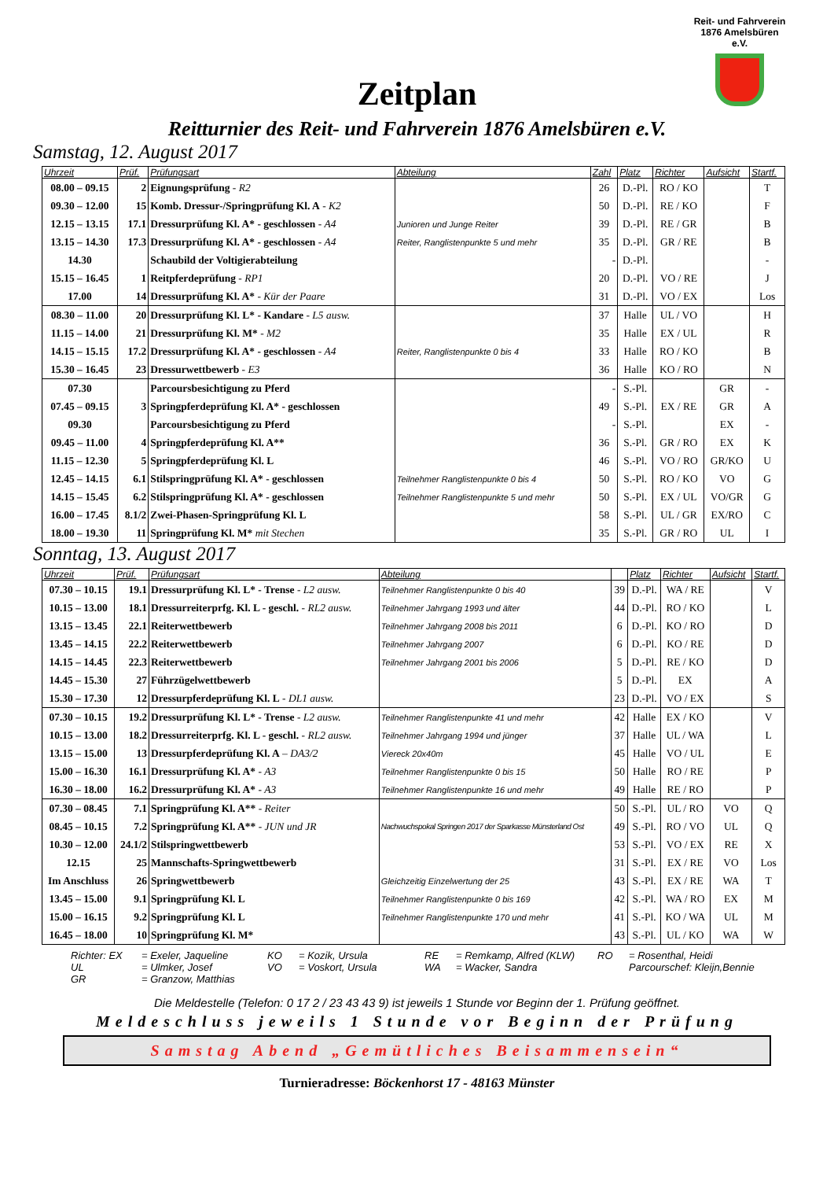Reit- und Fahrverein
1876 Amelsbüren e.V.
Zeitplan
Reitturnier des Reit- und Fahrverein 1876 Amelsbüren e.V.
Samstag, 12. August 2017
| Uhrzeit | Prüf. | Prüfungsart | Abteilung | Zahl | Platz | Richter | Aufsicht | Startf. |
| --- | --- | --- | --- | --- | --- | --- | --- | --- |
| 08.00 – 09.15 | 2 | Eignungsprüfung - R2 | | 26 | D.-Pl. | RO / KO | | T |
| 09.30 – 12.00 | 15 | Komb. Dressur-/Springprüfung Kl. A - K2 | | 50 | D.-Pl. | RE / KO | | F |
| 12.15 – 13.15 | 17.1 | Dressurprüfung Kl. A* - geschlossen - A4 | Junioren und Junge Reiter | 39 | D.-Pl. | RE / GR | | B |
| 13.15 – 14.30 | 17.3 | Dressurprüfung Kl. A* - geschlossen - A4 | Reiter, Ranglistenpunkte 5 und mehr | 35 | D.-Pl. | GR / RE | | B |
| 14.30 | | Schaubild der Voltigierabteilung | | - | D.-Pl. | | | - |
| 15.15 – 16.45 | 1 | Reitpferdeprüfung - RP1 | | 20 | D.-Pl. | VO / RE | | J |
| 17.00 | 14 | Dressurprüfung Kl. A* - Kür der Paare | | 31 | D.-Pl. | VO / EX | | Los |
| 08.30 – 11.00 | 20 | Dressurprüfung Kl. L* - Kandare - L5 ausw. | | 37 | Halle | UL / VO | | H |
| 11.15 – 14.00 | 21 | Dressurprüfung Kl. M* - M2 | | 35 | Halle | EX / UL | | R |
| 14.15 – 15.15 | 17.2 | Dressurprüfung Kl. A* - geschlossen - A4 | Reiter, Ranglistenpunkte 0 bis 4 | 33 | Halle | RO / KO | | B |
| 15.30 – 16.45 | 23 | Dressurwettbewerb - E3 | | 36 | Halle | KO / RO | | N |
| 07.30 | | Parcoursbesichtigung zu Pferd | | - | S.-Pl. | | GR | - |
| 07.45 – 09.15 | 3 | Springpferdeprüfung Kl. A* - geschlossen | | 49 | S.-Pl. | EX / RE | GR | A |
| 09.30 | | Parcoursbesichtigung zu Pferd | | - | S.-Pl. | | EX | - |
| 09.45 – 11.00 | 4 | Springpferdeprüfung Kl. A** | | 36 | S.-Pl. | GR / RO | EX | K |
| 11.15 – 12.30 | 5 | Springpferdeprüfung Kl. L | | 46 | S.-Pl. | VO / RO | GR/KO | U |
| 12.45 – 14.15 | 6.1 | Stilspringprüfung Kl. A* - geschlossen | Teilnehmer Ranglistenpunkte 0 bis 4 | 50 | S.-Pl. | RO / KO | VO | G |
| 14.15 – 15.45 | 6.2 | Stilspringprüfung Kl. A* - geschlossen | Teilnehmer Ranglistenpunkte 5 und mehr | 50 | S.-Pl. | EX / UL | VO/GR | G |
| 16.00 – 17.45 | 8.1/2 | Zwei-Phasen-Springprüfung Kl. L | | 58 | S.-Pl. | UL / GR | EX/RO | C |
| 18.00 – 19.30 | 11 | Springprüfung Kl. M* mit Stechen | | 35 | S.-Pl. | GR / RO | UL | I |
Sonntag, 13. August 2017
| Uhrzeit | Prüf. | Prüfungsart | Abteilung | | Platz | Richter | Aufsicht | Startf. |
| --- | --- | --- | --- | --- | --- | --- | --- | --- |
| 07.30 – 10.15 | 19.1 | Dressurprüfung Kl. L* - Trense - L2 ausw. | Teilnehmer Ranglistenpunkte 0 bis 40 | 39 | D.-Pl. | WA / RE | | V |
| 10.15 – 13.00 | 18.1 | Dressurreiterprfg. Kl. L - geschl. - RL2 ausw. | Teilnehmer Jahrgang 1993 und älter | 44 | D.-Pl. | RO / KO | | L |
| 13.15 – 13.45 | 22.1 | Reiterwettbewerb | Teilnehmer Jahrgang 2008 bis 2011 | 6 | D.-Pl. | KO / RO | | D |
| 13.45 – 14.15 | 22.2 | Reiterwettbewerb | Teilnehmer Jahrgang 2007 | 6 | D.-Pl. | KO / RE | | D |
| 14.15 – 14.45 | 22.3 | Reiterwettbewerb | Teilnehmer Jahrgang 2001 bis 2006 | 5 | D.-Pl. | RE / KO | | D |
| 14.45 – 15.30 | 27 | Führzügelwettbewerb | | 5 | D.-Pl. | EX | | A |
| 15.30 – 17.30 | 12 | Dressurpferdeprüfung Kl. L - DL1 ausw. | | 23 | D.-Pl. | VO / EX | | S |
| 07.30 – 10.15 | 19.2 | Dressurprüfung Kl. L* - Trense - L2 ausw. | Teilnehmer Ranglistenpunkte 41 und mehr | 42 | Halle | EX / KO | | V |
| 10.15 – 13.00 | 18.2 | Dressurreiterprfg. Kl. L - geschl. - RL2 ausw. | Teilnehmer Jahrgang 1994 und jünger | 37 | Halle | UL / WA | | L |
| 13.15 – 15.00 | 13 | Dressurpferdeprüfung Kl. A – DA3/2 | Viereck 20x40m | 45 | Halle | VO / UL | | E |
| 15.00 – 16.30 | 16.1 | Dressurprüfung Kl. A* - A3 | Teilnehmer Ranglistenpunkte 0 bis 15 | 50 | Halle | RO / RE | | P |
| 16.30 – 18.00 | 16.2 | Dressurprüfung Kl. A* - A3 | Teilnehmer Ranglistenpunkte 16 und mehr | 49 | Halle | RE / RO | | P |
| 07.30 – 08.45 | 7.1 | Springprüfung Kl. A** - Reiter | | 50 | S.-Pl. | UL / RO | VO | Q |
| 08.45 – 10.15 | 7.2 | Springprüfung Kl. A** - JUN und JR | Nachwuchspokal Springen 2017 der Sparkasse Münsterland Ost | 49 | S.-Pl. | RO / VO | UL | Q |
| 10.30 – 12.00 | 24.1/2 | Stilspringwettbewerb | | 53 | S.-Pl. | VO / EX | RE | X |
| 12.15 | 25 | Mannschafts-Springwettbewerb | | 31 | S.-Pl. | EX / RE | VO | Los |
| Im Anschluss | 26 | Springwettbewerb | Gleichzeitig Einzelwertung der 25 | 43 | S.-Pl. | EX / RE | WA | T |
| 13.45 – 15.00 | 9.1 | Springprüfung Kl. L | Teilnehmer Ranglistenpunkte 0 bis 169 | 42 | S.-Pl. | WA / RO | EX | M |
| 15.00 – 16.15 | 9.2 | Springprüfung Kl. L | Teilnehmer Ranglistenpunkte 170 und mehr | 41 | S.-Pl. | KO / WA | UL | M |
| 16.45 – 18.00 | 10 | Springprüfung Kl. M* | | 43 | S.-Pl. | UL / KO | WA | W |
Richter: EX = Exeler, Jaqueline KO = Kozik, Ursula RE = Remkamp, Alfred (KLW) RO = Rosenthal, Heidi UL = Ulmker, Josef VO = Voskort, Ursula WA = Wacker, Sandra Parcourschef: Kleijn,Bennie GR = Granzow, Matthias
Die Meldestelle (Telefon: 0 17 2 / 23 43 43 9) ist jeweils 1 Stunde vor Beginn der 1. Prüfung geöffnet.
Meldeschluss jeweils 1 Stunde vor Beginn der Prüfung
Samstag Abend „Gemütliches Beisammensein“
Turnieradresse: Böckenhorst 17 - 48163 Münster